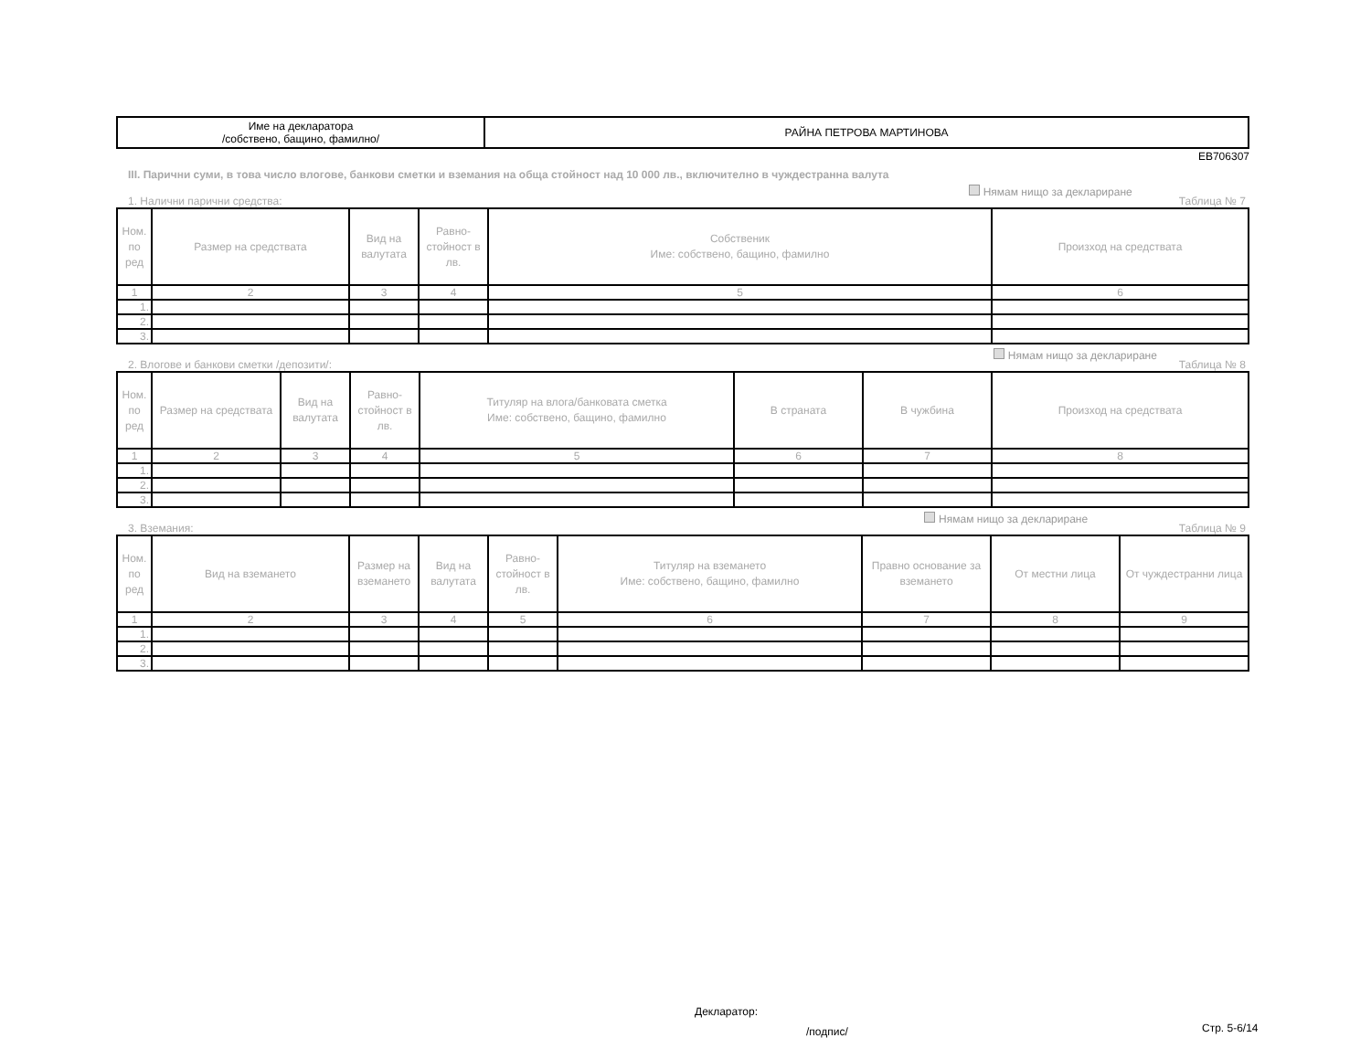| Име на декларатора /собствено, бащино, фамилно/ | РАЙНА ПЕТРОВА МАРТИНОВА |
ЕВ706307
III. Парични суми, в това число влогове, банкови сметки и вземания на обща стойност над 10 000 лв., включително в чуждестранна валута
1. Налични парични средства: Нямам нищо за деклариране Таблица № 7
| Ном. по ред | Размер на средствата | Вид на валутата | Равно-стойност в лв. | Собственик Име: собствено, бащино, фамилно | Произход на средствата |
| --- | --- | --- | --- | --- | --- |
| 1 | 2 | 3 | 4 | 5 | 6 |
| 1. | | | | | |
| 2. | | | | | |
| 3. | | | | | |
2. Влогове и банкови сметки /депозити/: Нямам нищо за деклариране Таблица № 8
| Ном. по ред | Размер на средствата | Вид на валутата | Равно-стойност в лв. | Титуляр на влога/банковата сметка Име: собствено, бащино, фамилно | В страната | В чужбина | Произход на средствата |
| --- | --- | --- | --- | --- | --- | --- | --- |
| 1 | 2 | 3 | 4 | 5 | 6 | 7 | 8 |
| 1. | | | | | | | |
| 2. | | | | | | | |
| 3. | | | | | | | |
3. Вземания: Нямам нищо за деклариране Таблица № 9
| Ном. по ред | Вид на вземането | Размер на вземането | Вид на валутата | Равно-стойност в лв. | Титуляр на вземането Име: собствено, бащино, фамилно | Правно основание за вземането | От местни лица | От чуждестранни лица |
| --- | --- | --- | --- | --- | --- | --- | --- | --- |
| 1 | 2 | 3 | 4 | 5 | 6 | 7 | 8 | 9 |
| 1. | | | | | | | | |
| 2. | | | | | | | | |
| 3. | | | | | | | | |
Декларатор:
/подпис/ Стр. 5-6/14